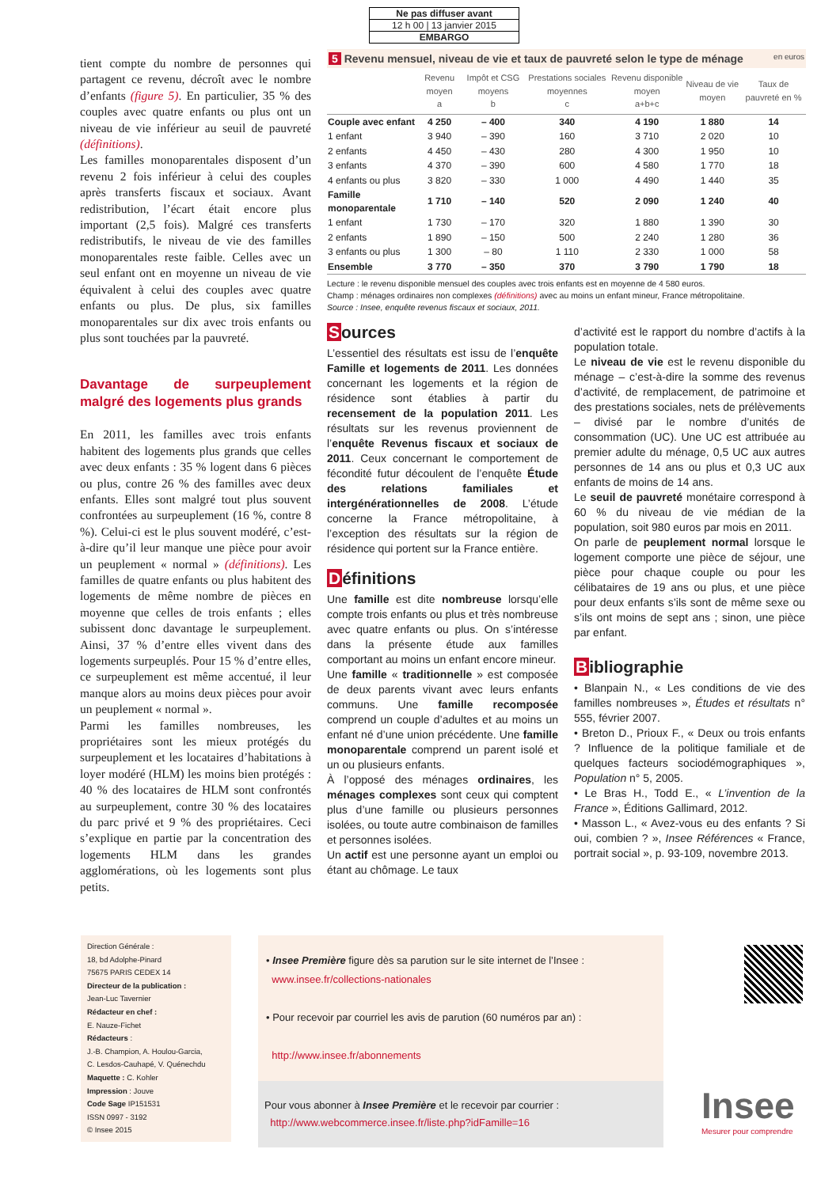Ne pas diffuser avant
12 h 00 | 13 janvier 2015
EMBARGO
tient compte du nombre de personnes qui partagent ce revenu, décroît avec le nombre d’enfants (figure 5). En particulier, 35 % des couples avec quatre enfants ou plus ont un niveau de vie inférieur au seuil de pauvreté (définitions).
Les familles monoparentales disposent d’un revenu 2 fois inférieur à celui des couples après transferts fiscaux et sociaux. Avant redistribution, l’écart était encore plus important (2,5 fois). Malgré ces transferts redistributifs, le niveau de vie des familles monoparentales reste faible. Celles avec un seul enfant ont en moyenne un niveau de vie équivalent à celui des couples avec quatre enfants ou plus. De plus, six familles monoparentales sur dix avec trois enfants ou plus sont touchées par la pauvreté.
Davantage de surpeuplement malgré des logements plus grands
En 2011, les familles avec trois enfants habitent des logements plus grands que celles avec deux enfants : 35 % logent dans 6 pièces ou plus, contre 26 % des familles avec deux enfants. Elles sont malgré tout plus souvent confrontées au surpeuplement (16 %, contre 8 %). Celui-ci est le plus souvent modéré, c’est-à-dire qu’il leur manque une pièce pour avoir un peuplement « normal » (définitions). Les familles de quatre enfants ou plus habitent des logements de même nombre de pièces en moyenne que celles de trois enfants ; elles subissent donc davantage le surpeuplement. Ainsi, 37 % d’entre elles vivent dans des logements surpeuplés. Pour 15 % d’entre elles, ce surpeuplement est même accentué, il leur manque alors au moins deux pièces pour avoir un peuplement « normal ».
Parmi les familles nombreuses, les propriétaires sont les mieux protégés du surpeuplement et les locataires d’habitations à loyer modéré (HLM) les moins bien protégés : 40 % des locataires de HLM sont confrontés au surpeuplement, contre 30 % des locataires du parc privé et 9 % des propriétaires. Ceci s’explique en partie par la concentration des logements HLM dans les grandes agglomérations, où les logements sont plus petits.
5 Revenu mensuel, niveau de vie et taux de pauvreté selon le type de ménage en euros
| | Revenu moyen a | Impôt et CSG moyens b | Prestations sociales moyennes c | Revenu disponible moyen a+b+c | Niveau de vie moyen | Taux de pauvreté en % |
| --- | --- | --- | --- | --- | --- | --- |
| Couple avec enfant | 4 250 | – 400 | 340 | 4 190 | 1 880 | 14 |
| 1 enfant | 3 940 | – 390 | 160 | 3 710 | 2 020 | 10 |
| 2 enfants | 4 450 | – 430 | 280 | 4 300 | 1 950 | 10 |
| 3 enfants | 4 370 | – 390 | 600 | 4 580 | 1 770 | 18 |
| 4 enfants ou plus | 3 820 | – 330 | 1 000 | 4 490 | 1 440 | 35 |
| Famille monoparentale | 1 710 | – 140 | 520 | 2 090 | 1 240 | 40 |
| 1 enfant | 1 730 | – 170 | 320 | 1 880 | 1 390 | 30 |
| 2 enfants | 1 890 | – 150 | 500 | 2 240 | 1 280 | 36 |
| 3 enfants ou plus | 1 300 | – 80 | 1 110 | 2 330 | 1 000 | 58 |
| Ensemble | 3 770 | – 350 | 370 | 3 790 | 1 790 | 18 |
Lecture : le revenu disponible mensuel des couples avec trois enfants est en moyenne de 4 580 euros.
Champ : ménages ordinaires non complexes (définitions) avec au moins un enfant mineur, France métropolitaine.
Source : Insee, enquête revenus fiscaux et sociaux, 2011.
Sources
L’essentiel des résultats est issu de l’enquête Famille et logements de 2011. Les données concernant les logements et la région de résidence sont établies à partir du recensement de la population 2011. Les résultats sur les revenus proviennent de l’enquête Revenus fiscaux et sociaux de 2011. Ceux concernant le comportement de fécondité futur découlent de l’enquête Étude des relations familiales et intergénérationnelles de 2008. L’étude concerne la France métropolitaine, à l’exception des résultats sur la région de résidence qui portent sur la France entière.
Définitions
Une famille est dite nombreuse lorsqu’elle compte trois enfants ou plus et très nombreuse avec quatre enfants ou plus. On s’intéresse dans la présente étude aux familles comportant au moins un enfant encore mineur.
Une famille « traditionnelle » est composée de deux parents vivant avec leurs enfants communs. Une famille recomposée comprend un couple d’adultes et au moins un enfant né d’une union précédente. Une famille monoparentale comprend un parent isolé et un ou plusieurs enfants.
À l’opposé des ménages ordinaires, les ménages complexes sont ceux qui comptent plus d’une famille ou plusieurs personnes isolées, ou toute autre combinaison de familles et personnes isolées.
Un actif est une personne ayant un emploi ou étant au chômage. Le taux
d’activité est le rapport du nombre d’actifs à la population totale.
Le niveau de vie est le revenu disponible du ménage – c’est-à-dire la somme des revenus d’activité, de remplacement, de patrimoine et des prestations sociales, nets de prélèvements – divisé par le nombre d’unités de consommation (UC). Une UC est attribuée au premier adulte du ménage, 0,5 UC aux autres personnes de 14 ans ou plus et 0,3 UC aux enfants de moins de 14 ans.
Le seuil de pauvreté monétaire correspond à 60 % du niveau de vie médian de la population, soit 980 euros par mois en 2011.
On parle de peuplement normal lorsque le logement comporte une pièce de séjour, une pièce pour chaque couple ou pour les célibataires de 19 ans ou plus, et une pièce pour deux enfants s’ils sont de même sexe ou s’ils ont moins de sept ans ; sinon, une pièce par enfant.
Bibliographie
• Blanpain N., « Les conditions de vie des familles nombreuses », Études et résultats n° 555, février 2007.
• Breton D., Prioux F., « Deux ou trois enfants ? Influence de la politique familiale et de quelques facteurs sociodémographiques », Population n° 5, 2005.
• Le Bras H., Todd E., « L’invention de la France », Éditions Gallimard, 2012.
• Masson L., « Avez-vous eu des enfants ? Si oui, combien ? », Insee Références « France, portrait social », p. 93-109, novembre 2013.
Direction Générale :
18, bd Adolphe-Pinard
75675 PARIS CEDEX 14
Directeur de la publication :
Jean-Luc Tavernier
Rédacteur en chef :
E. Nauze-Fichet
Rédacteurs :
J.-B. Champion, A. Houlou-Garcia,
C. Lesdos-Cauhapé, V. Quénechdu
Maquette : C. Kohler
Impression : Jouve
Code Sage IP151531
ISSN 0997 - 3192
© Insee 2015
• Insee Première figure dès sa parution sur le site internet de l’Insee :
www.insee.fr/collections-nationales
• Pour recevoir par courriel les avis de parution (60 numéros par an) :
http://www.insee.fr/abonnements
Pour vous abonner à Insee Première et le recevoir par courrier :
http://www.webcommerce.insee.fr/liste.php?idFamille=16
Insee
Mesurer pour comprendre